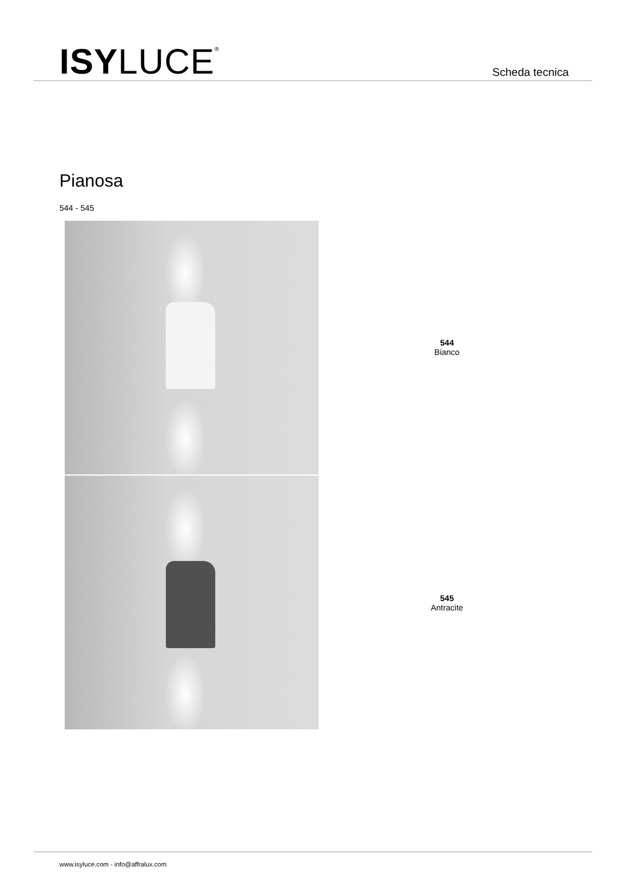ISYLUCE<sup>®</sup> Scheda tecnica
Pianosa
544 - 545
544
Bianco
545
Antracite
www.isyluce.com - info@affralux.com